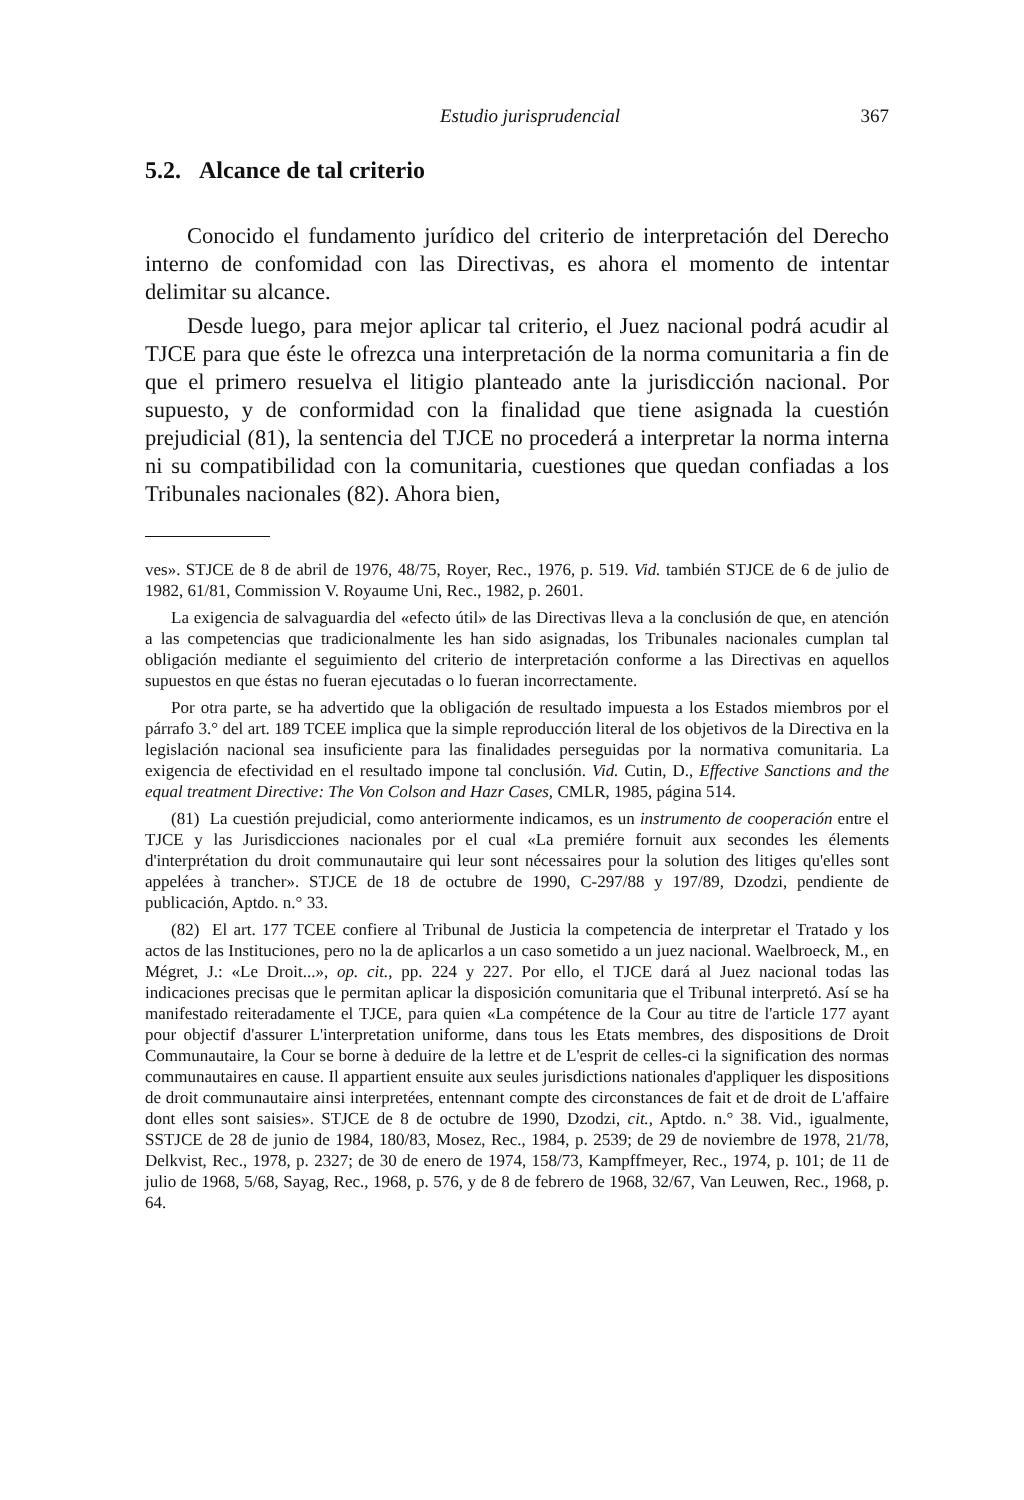Estudio jurisprudencial 367
5.2. Alcance de tal criterio
Conocido el fundamento jurídico del criterio de interpretación del Derecho interno de confomidad con las Directivas, es ahora el momento de intentar delimitar su alcance.
Desde luego, para mejor aplicar tal criterio, el Juez nacional podrá acudir al TJCE para que éste le ofrezca una interpretación de la norma comunitaria a fin de que el primero resuelva el litigio planteado ante la jurisdicción nacional. Por supuesto, y de conformidad con la finalidad que tiene asignada la cuestión prejudicial (81), la sentencia del TJCE no procederá a interpretar la norma interna ni su compatibilidad con la comunitaria, cuestiones que quedan confiadas a los Tribunales nacionales (82). Ahora bien,
ves». STJCE de 8 de abril de 1976, 48/75, Royer, Rec., 1976, p. 519. Vid. también STJCE de 6 de julio de 1982, 61/81, Commission V. Royaume Uni, Rec., 1982, p. 2601.
La exigencia de salvaguardia del «efecto útil» de las Directivas lleva a la conclusión de que, en atención a las competencias que tradicionalmente les han sido asignadas, los Tribunales nacionales cumplan tal obligación mediante el seguimiento del criterio de interpretación conforme a las Directivas en aquellos supuestos en que éstas no fueran ejecutadas o lo fueran incorrectamente.
Por otra parte, se ha advertido que la obligación de resultado impuesta a los Estados miembros por el párrafo 3.° del art. 189 TCEE implica que la simple reproducción literal de los objetivos de la Directiva en la legislación nacional sea insuficiente para las finalidades perseguidas por la normativa comunitaria. La exigencia de efectividad en el resultado impone tal conclusión. Vid. Cutin, D., Effective Sanctions and the equal treatment Directive: The Von Colson and Hazr Cases, CMLR, 1985, página 514.
(81) La cuestión prejudicial, como anteriormente indicamos, es un instrumento de cooperación entre el TJCE y las Jurisdicciones nacionales por el cual «La premiére fornuit aux secondes les élements d'interprétation du droit communautaire qui leur sont nécessaires pour la solution des litiges qu'elles sont appelées à trancher». STJCE de 18 de octubre de 1990, C-297/88 y 197/89, Dzodzi, pendiente de publicación, Aptdo. n.° 33.
(82) El art. 177 TCEE confiere al Tribunal de Justicia la competencia de interpretar el Tratado y los actos de las Instituciones, pero no la de aplicarlos a un caso sometido a un juez nacional. Waelbroeck, M., en Mégret, J.: «Le Droit...», op. cit., pp. 224 y 227. Por ello, el TJCE dará al Juez nacional todas las indicaciones precisas que le permitan aplicar la disposición comunitaria que el Tribunal interpretó. Así se ha manifestado reiteradamente el TJCE, para quien «La compétence de la Cour au titre de l'article 177 ayant pour objectif d'assurer L'interpretation uniforme, dans tous les Etats membres, des dispositions de Droit Communautaire, la Cour se borne à deduire de la lettre et de L'esprit de celles-ci la signification des normas communautaires en cause. Il appartient ensuite aux seules jurisdictions nationales d'appliquer les dispositions de droit communautaire ainsi interpretées, entennant compte des circonstances de fait et de droit de L'affaire dont elles sont saisies». STJCE de 8 de octubre de 1990, Dzodzi, cit., Aptdo. n.° 38. Vid., igualmente, SSTJCE de 28 de junio de 1984, 180/83, Mosez, Rec., 1984, p. 2539; de 29 de noviembre de 1978, 21/78, Delkvist, Rec., 1978, p. 2327; de 30 de enero de 1974, 158/73, Kampffmeyer, Rec., 1974, p. 101; de 11 de julio de 1968, 5/68, Sayag, Rec., 1968, p. 576, y de 8 de febrero de 1968, 32/67, Van Leuwen, Rec., 1968, p. 64.